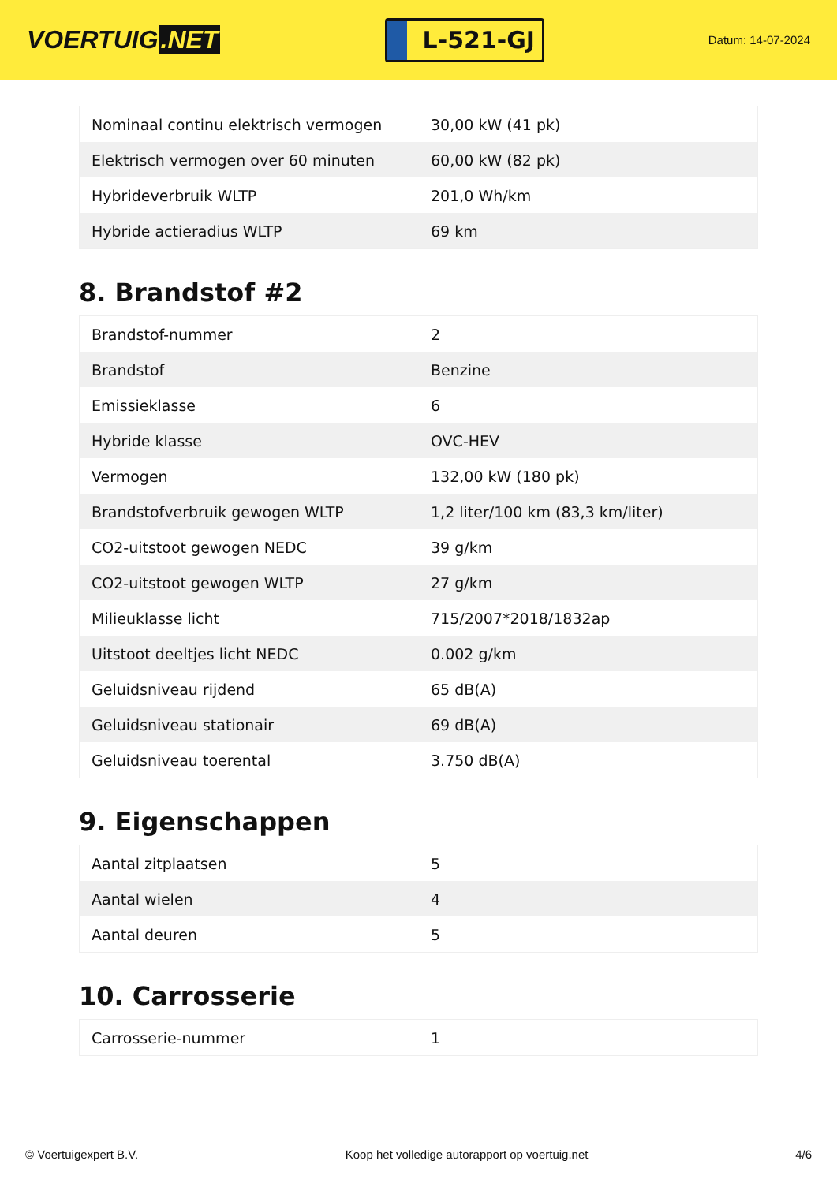VOERTUIG.NET
L-521-GJ
Datum: 14-07-2024
| Nominaal continu elektrisch vermogen | 30,00 kW (41 pk) |
| Elektrisch vermogen over 60 minuten | 60,00 kW (82 pk) |
| Hybrideverbruik WLTP | 201,0 Wh/km |
| Hybride actieradius WLTP | 69 km |
8. Brandstof #2
| Brandstof-nummer | 2 |
| Brandstof | Benzine |
| Emissieklasse | 6 |
| Hybride klasse | OVC-HEV |
| Vermogen | 132,00 kW (180 pk) |
| Brandstofverbruik gewogen WLTP | 1,2 liter/100 km (83,3 km/liter) |
| CO2-uitstoot gewogen NEDC | 39 g/km |
| CO2-uitstoot gewogen WLTP | 27 g/km |
| Milieuklasse licht | 715/2007*2018/1832ap |
| Uitstoot deeltjes licht NEDC | 0.002 g/km |
| Geluidsniveau rijdend | 65 dB(A) |
| Geluidsniveau stationair | 69 dB(A) |
| Geluidsniveau toerental | 3.750 dB(A) |
9. Eigenschappen
| Aantal zitplaatsen | 5 |
| Aantal wielen | 4 |
| Aantal deuren | 5 |
10. Carrosserie
| Carrosserie-nummer | 1 |
© Voertuigexpert B.V. Koop het volledige autorapport op voertuig.net 4/6